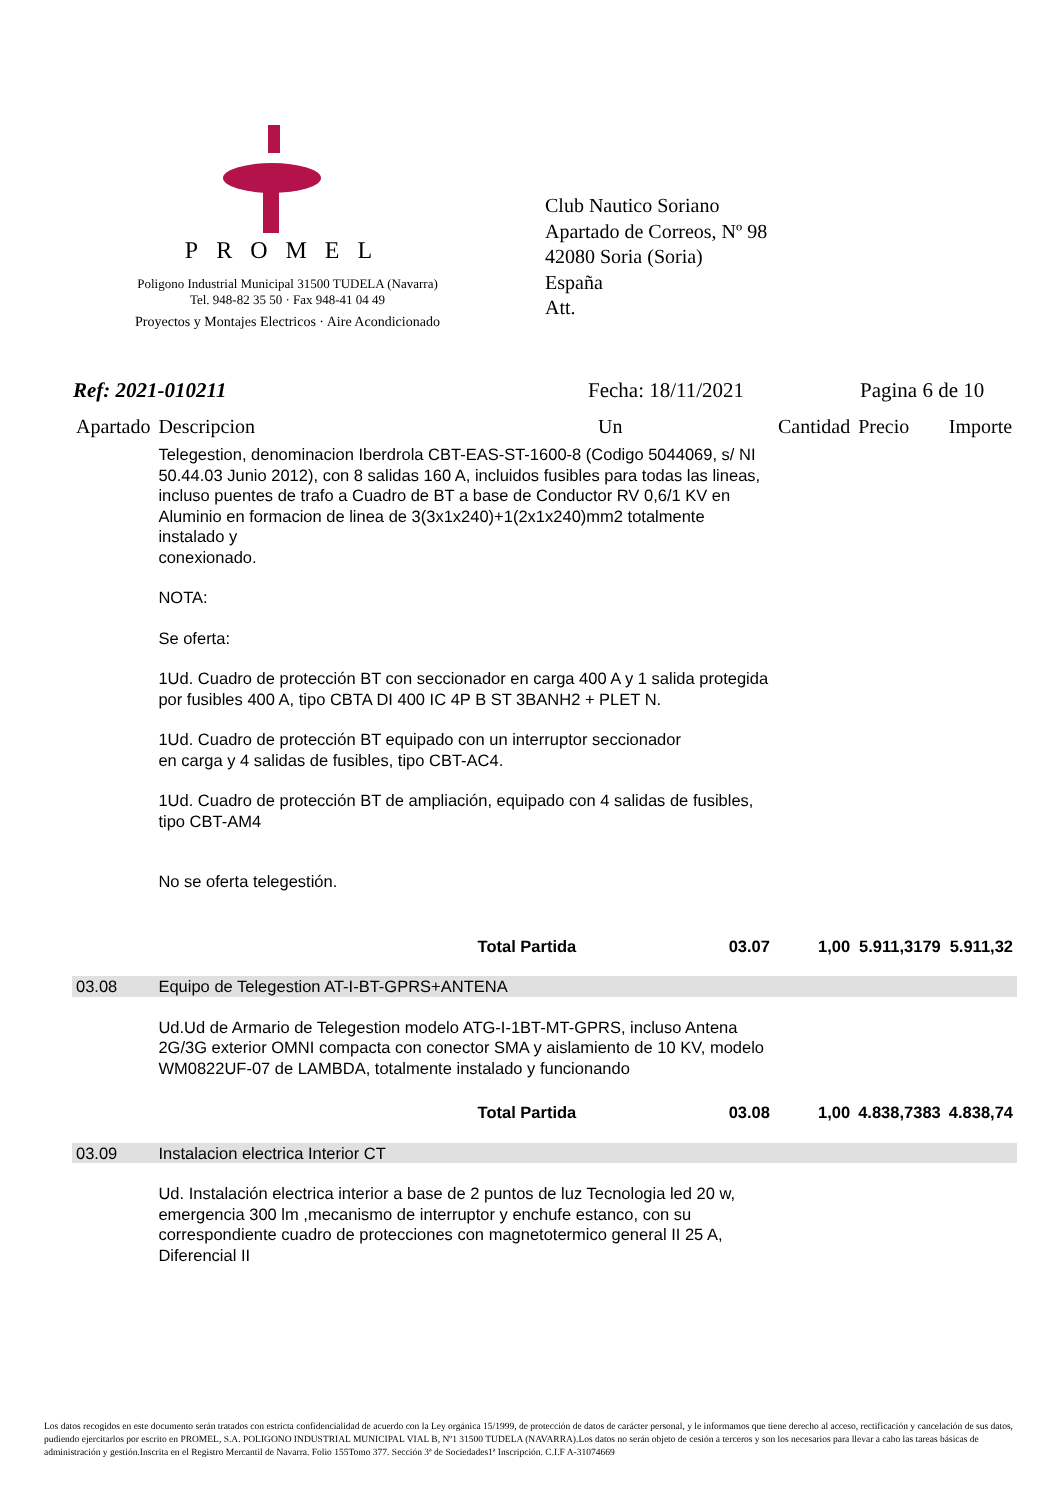PROMEL
Poligono Industrial Municipal 31500 TUDELA (Navarra)
Tel. 948-82 35 50 · Fax 948-41 04 49
Proyectos y Montajes Electricos · Aire Acondicionado
Club Nautico Soriano
Apartado de Correos, Nº 98
42080 Soria (Soria)
España
Att.
Ref: 2021-010211 Fecha: 18/11/2021 Pagina 6 de 10
| Apartado | Descripcion | Un | Cantidad | Precio | Importe |
| --- | --- | --- | --- | --- | --- |
| | Telegestion, denominacion Iberdrola CBT-EAS-ST-1600-8 (Codigo 5044069, s/ NI 50.44.03 Junio 2012), con 8 salidas 160 A, incluidos fusibles para todas las lineas, incluso puentes de trafo a Cuadro de BT a base de Conductor RV 0,6/1 KV en Aluminio en formacion de linea de 3(3x1x240)+1(2x1x240)mm2 totalmente instalado y conexionado. NOTA: Se oferta: 1Ud. Cuadro de protección BT con seccionador en carga 400 A y 1 salida protegida por fusibles 400 A, tipo CBTA DI 400 IC 4P B ST 3BANH2 + PLET N. 1Ud. Cuadro de protección BT equipado con un interruptor seccionador en carga y 4 salidas de fusibles, tipo CBT-AC4. 1Ud. Cuadro de protección BT de ampliación, equipado con 4 salidas de fusibles, tipo CBT-AM4 No se oferta telegestión. | | | | |
| | Total Partida | 03.07 | 1,00 | 5.911,3179 | 5.911,32 |
| 03.08 | Equipo de Telegestion AT-I-BT-GPRS+ANTENA | | | | |
| | Ud.Ud de Armario de Telegestion modelo ATG-I-1BT-MT-GPRS, incluso Antena 2G/3G exterior OMNI compacta con conector SMA y aislamiento de 10 KV, modelo WM0822UF-07 de LAMBDA, totalmente instalado y funcionando | | | | |
| | Total Partida | 03.08 | 1,00 | 4.838,7383 | 4.838,74 |
| 03.09 | Instalacion electrica Interior CT | | | | |
| | Ud. Instalación electrica interior a base de 2 puntos de luz Tecnologia led 20 w, emergencia 300 lm ,mecanismo de interruptor y enchufe estanco, con su correspondiente cuadro de protecciones con magnetotermico general II 25 A, Diferencial II | | | | |
Los datos recogidos en este documento serán tratados con estricta confidencialidad de acuerdo con la Ley orgánica 15/1999, de protección de datos de carácter personal, y le informamos que tiene derecho al acceso, rectificación y cancelación de sus datos, pudiendo ejercitarlos por escrito en PROMEL, S.A. POLIGONO INDUSTRIAL MUNICIPAL VIAL B, Nº1 31500 TUDELA (NAVARRA).Los datos no serán objeto de cesión a terceros y son los necesarios para llevar a cabo las tareas básicas de administración y gestión.Inscrita en el Registro Mercantil de Navarra. Folio 155Tomo 377. Sección 3ª de Sociedades1ª Inscripción. C.I.F A-31074669